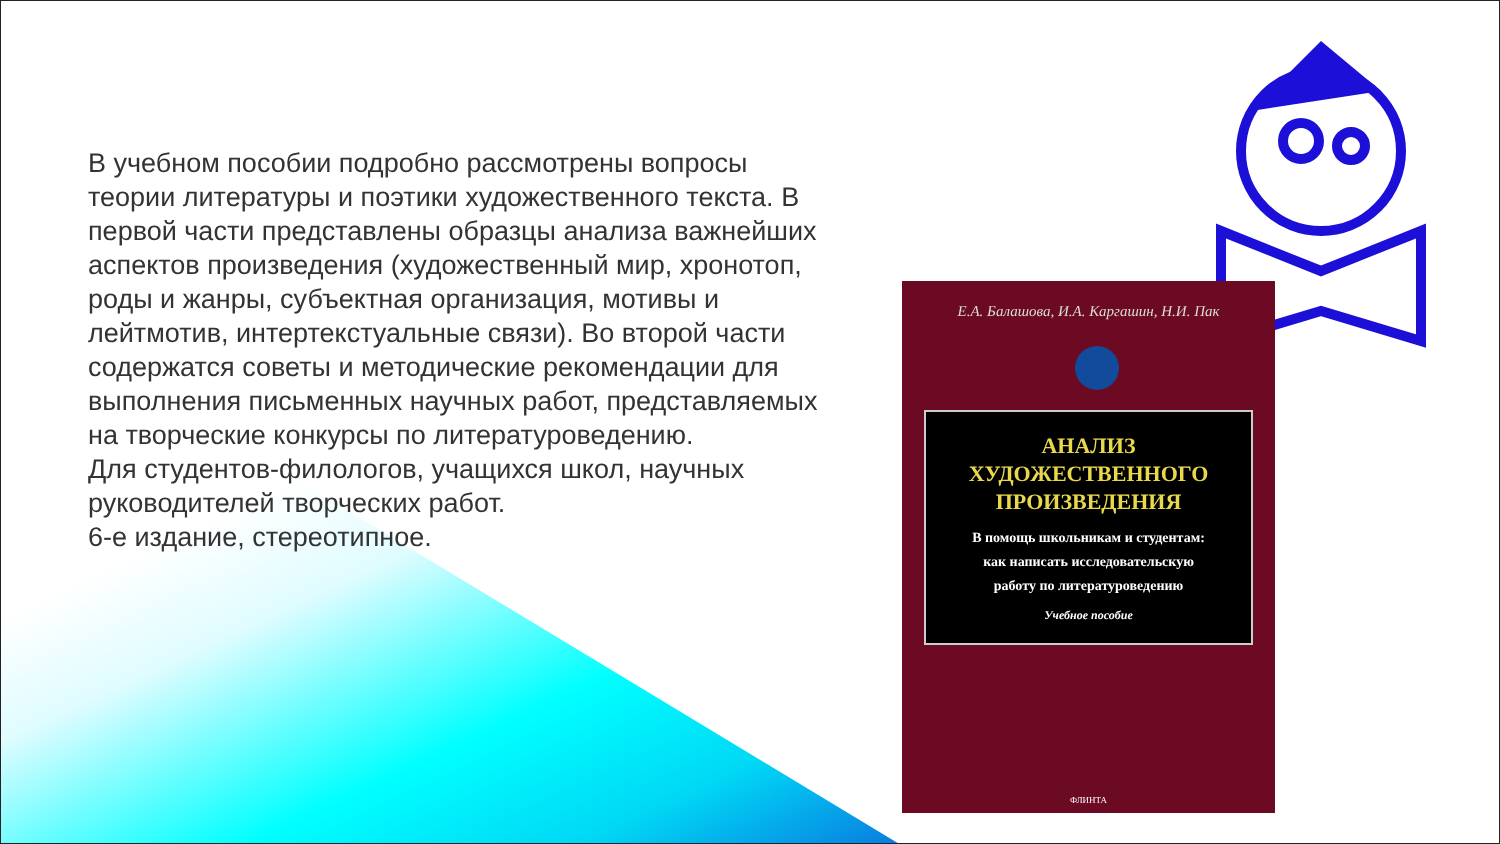В учебном пособии подробно рассмотрены вопросы теории литературы и поэтики художественного текста. В первой части представлены образцы анализа важнейших аспектов произведения (художественный мир, хронотоп, роды и жанры, субъектная организация, мотивы и лейтмотив, интертекстуальные связи). Во второй части содержатся советы и методические рекомендации для выполнения письменных научных работ, представляемых на творческие конкурсы по литературоведению.
Для студентов-филологов, учащихся школ, научных руководителей творческих работ.
6-е издание, стереотипное.
Е.А. Балашова, И.А. Каргашин, Н.И. Пак
АНАЛИЗ
ХУДОЖЕСТВЕННОГО
ПРОИЗВЕДЕНИЯ
В помощь школьникам и студентам:
как написать исследовательскую
работу по литературоведению
Учебное пособие
ФЛИНТА